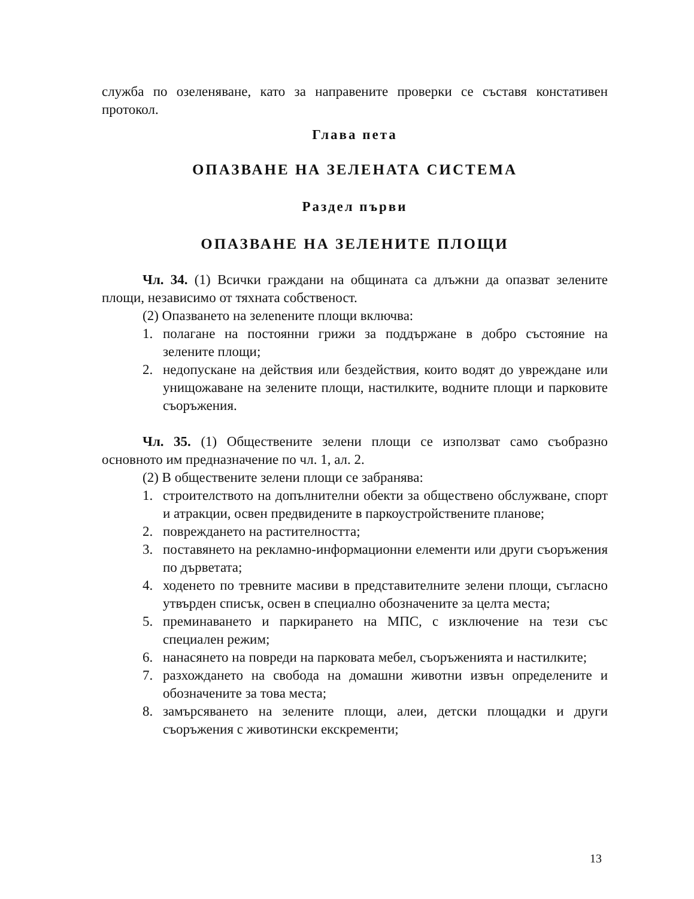служба по озеленяване, като за направените проверки се съставя констативен протокол.
Глава пета
ОПАЗВАНЕ НА ЗЕЛЕНАТА СИСТЕМА
Раздел първи
ОПАЗВАНЕ НА ЗЕЛЕНИТЕ ПЛОЩИ
Чл. 34. (1) Всички граждани на общината са длъжни да опазват зелените площи, независимо от тяхната собственост.
(2) Опазването на зелenените площи включва:
1. полагане на постоянни грижи за поддържане в добро състояние на зелените площи;
2. недопускане на действия или бездействия, които водят до увреждане или унищожаване на зелените площи, настилките, водните площи и парковите съоръжения.
Чл. 35. (1) Обществените зелени площи се използват само съобразно основното им предназначение по чл. 1, ал. 2.
(2) В обществените зелени площи се забранява:
1. строителството на допълнителни обекти за обществено обслужване, спорт и атракции, освен предвидените в паркоустройствените планове;
2. повреждането на растителността;
3. поставянето на рекламно-информационни елементи или други съоръжения по дърветата;
4. ходенето по тревните масиви в представителните зелени площи, съгласно утвърден списък, освен в специално обозначените за целта места;
5. преминаването и паркирането на МПС, с изключение на тези със специален режим;
6. нанасянето на повреди на парковата мебел, съоръженията и настилките;
7. разхождането на свобода на домашни животни извън определените и обозначените за това места;
8. замърсяването на зелените площи, алеи, детски площадки и други съоръжения с животински екскременти;
13